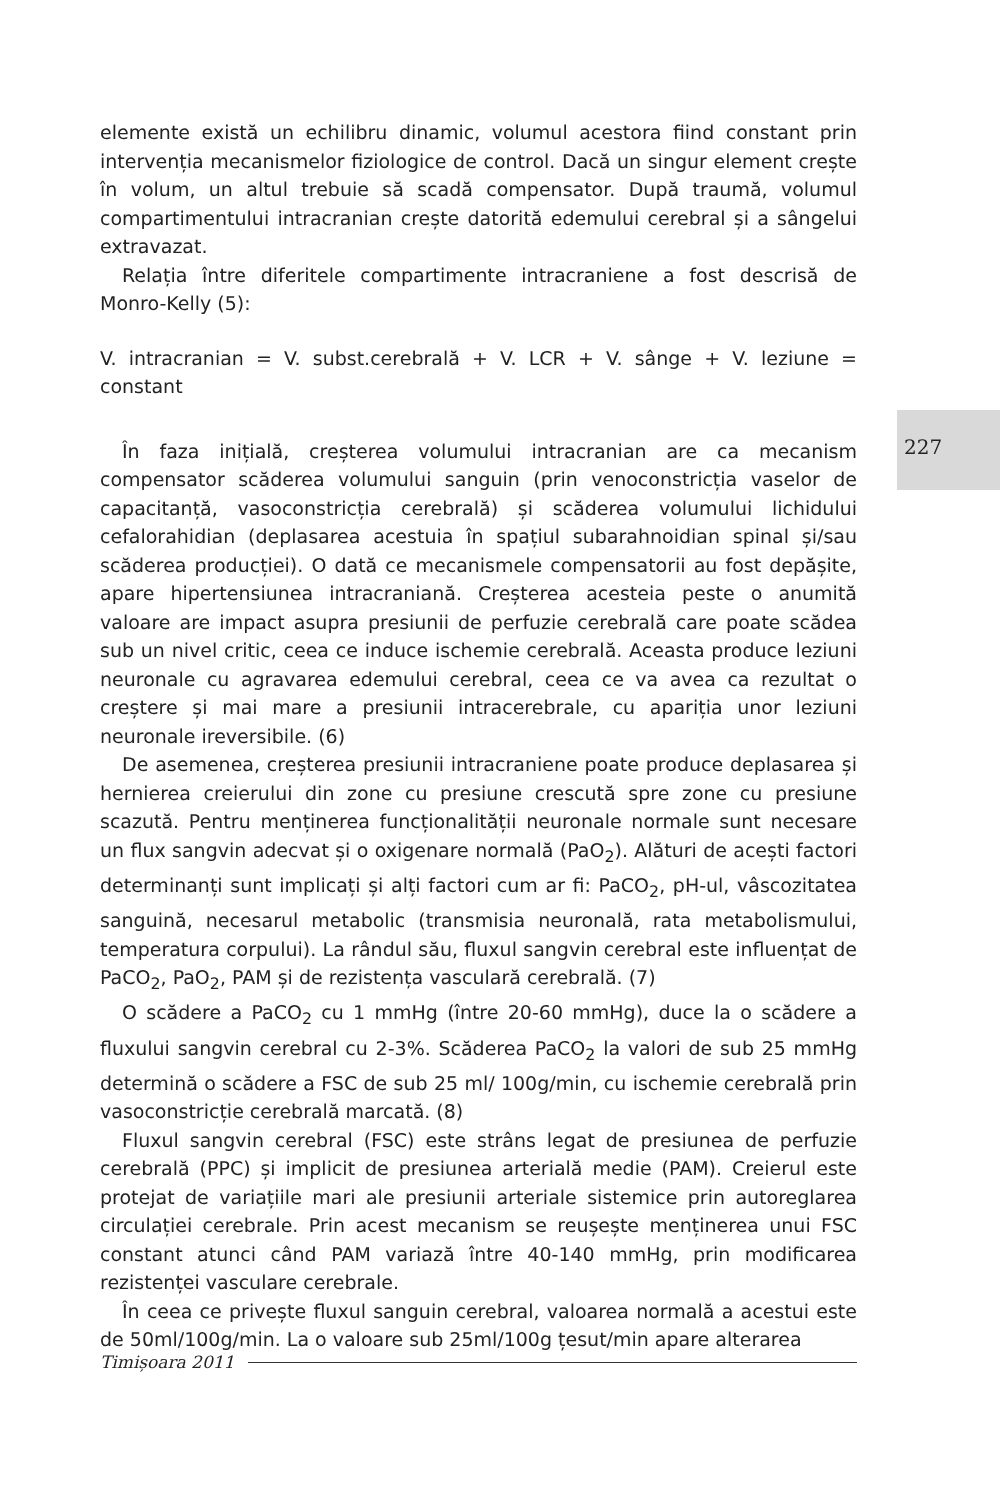elemente există un echilibru dinamic, volumul acestora fiind constant prin intervenția mecanismelor fiziologice de control. Dacă un singur element crește în volum, un altul trebuie să scadă compensator. După traumă, volumul compartimentului intracranian crește datorită edemului cerebral și a sângelui extravazat.
Relația între diferitele compartimente intracraniene a fost descrisă de Monro-Kelly (5):
V. intracranian = V. subst.cerebrală + V. LCR + V. sânge + V. leziune = constant
În faza inițială, creșterea volumului intracranian are ca mecanism compensator scăderea volumului sanguin (prin venoconstricția vaselor de capacitanță, vasoconstricția cerebrală) și scăderea volumului lichidului cefalorahidian (deplasarea acestuia în spațiul subarahnoidian spinal și/sau scăderea producției). O dată ce mecanismele compensatorii au fost depășite, apare hipertensiunea intracraniană. Creșterea acesteia peste o anumită valoare are impact asupra presiunii de perfuzie cerebrală care poate scădea sub un nivel critic, ceea ce induce ischemie cerebrală. Aceasta produce leziuni neuronale cu agravarea edemului cerebral, ceea ce va avea ca rezultat o creștere și mai mare a presiunii intracerebrale, cu apariția unor leziuni neuronale ireversibile. (6)
De asemenea, creșterea presiunii intracraniene poate produce deplasarea și hernierea creierului din zone cu presiune crescută spre zone cu presiune scazută. Pentru menținerea funcționalității neuronale normale sunt necesare un flux sangvin adecvat și o oxigenare normală (PaO<sub>2</sub>). Alături de acești factori determinanți sunt implicați și alți factori cum ar fi: PaCO<sub>2</sub>, pH-ul, vâscozitatea sanguină, necesarul metabolic (transmisia neuronală, rata metabolismului, temperatura corpului). La rândul său, fluxul sangvin cerebral este influențat de PaCO<sub>2</sub>, PaO<sub>2</sub>, PAM și de rezistența vasculară cerebrală. (7)
O scădere a PaCO<sub>2</sub> cu 1 mmHg (între 20-60 mmHg), duce la o scădere a fluxului sangvin cerebral cu 2-3%. Scăderea PaCO<sub>2</sub> la valori de sub 25 mmHg determină o scădere a FSC de sub 25 ml/ 100g/min, cu ischemie cerebrală prin vasoconstricție cerebrală marcată. (8)
Fluxul sangvin cerebral (FSC) este strâns legat de presiunea de perfuzie cerebrală (PPC) și implicit de presiunea arterială medie (PAM). Creierul este protejat de variațiile mari ale presiunii arteriale sistemice prin autoreglarea circulației cerebrale. Prin acest mecanism se reușește menținerea unui FSC constant atunci când PAM variază între 40-140 mmHg, prin modificarea rezistenței vasculare cerebrale.
În ceea ce privește fluxul sanguin cerebral, valoarea normală a acestui este de 50ml/100g/min. La o valoare sub 25ml/100g țesut/min apare alterarea
227
Timișoara 2011